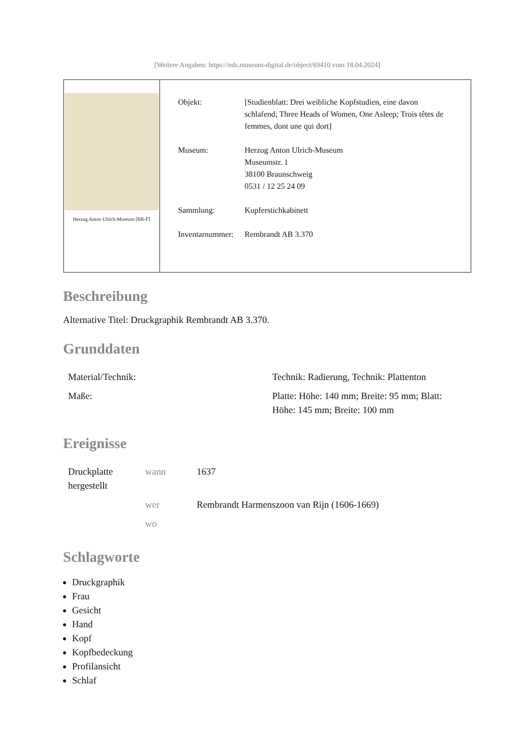[Weitere Angaben: https://nds.museum-digital.de/object/69410 vom 18.04.2024]
Herzog Anton Ulrich-Museum [RR-F]
| Objekt: | [Studienblatt: Drei weibliche Kopfstudien, eine davon schlafend; Three Heads of Women, One Asleep; Trois têtes de femmes, dont une qui dort] |
| Museum: | Herzog Anton Ulrich-Museum Museumstr. 1 38100 Braunschweig 0531 / 12 25 24 09 |
| Sammlung: | Kupferstichkabinett |
| Inventarnummer: | Rembrandt AB 3.370 |
Beschreibung
Alternative Titel: Druckgraphik Rembrandt AB 3.370.
Grunddaten
| Material/Technik: | Technik: Radierung, Technik: Plattenton |
| Maße: | Platte: Höhe: 140 mm; Breite: 95 mm; Blatt: Höhe: 145 mm; Breite: 100 mm |
Ereignisse
| Druckplatte hergestellt | wann | 1637 |
| | wer | Rembrandt Harmenszoon van Rijn (1606-1669) |
| | wo | |
Schlagworte
Druckgraphik
Frau
Gesicht
Hand
Kopf
Kopfbedeckung
Profilansicht
Schlaf